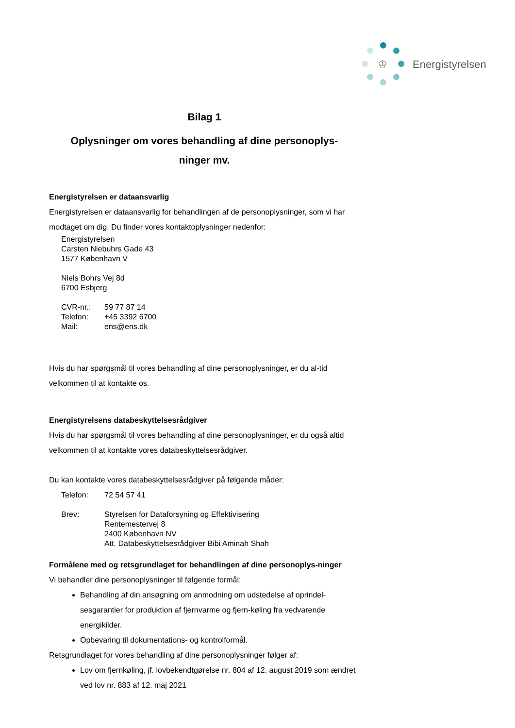♔
Energistyrelsen
Bilag 1
Oplysninger om vores behandling af dine personoplys-
ninger mv.
Energistyrelsen er dataansvarlig
Energistyrelsen er dataansvarlig for behandlingen af de personoplysninger, som vi har modtaget om dig. Du finder vores kontaktoplysninger nedenfor:
Energistyrelsen
Carsten Niebuhrs Gade 43
1577 København V
Niels Bohrs Vej 8d
6700 Esbjerg
CVR-nr.: 59 77 87 14
Telefon: +45 3392 6700
Mail: ens@ens.dk
Hvis du har spørgsmål til vores behandling af dine personoplysninger, er du al-tid velkommen til at kontakte os.
Energistyrelsens databeskyttelsesrådgiver
Hvis du har spørgsmål til vores behandling af dine personoplysninger, er du også altid velkommen til at kontakte vores databeskyttelsesrådgiver.
Du kan kontakte vores databeskyttelsesrådgiver på følgende måder:
Telefon: 72 54 57 41
Brev: Styrelsen for Dataforsyning og Effektivisering
Rentemestervej 8
2400 København NV
Att. Databeskyttelsesrådgiver Bibi Aminah Shah
Formålene med og retsgrundlaget for behandlingen af dine personoplys-ninger
Vi behandler dine personoplysninger til følgende formål:
Behandling af din ansøgning om anmodning om udstedelse af oprindel-sesgarantier for produktion af fjernvarme og fjern-køling fra vedvarende energikilder.
Opbevaring til dokumentations- og kontrolformål.
Retsgrundlaget for vores behandling af dine personoplysninger følger af:
Lov om fjernkøling, jf. lovbekendtgørelse nr. 804 af 12. august 2019 som ændret ved lov nr. 883 af 12. maj 2021